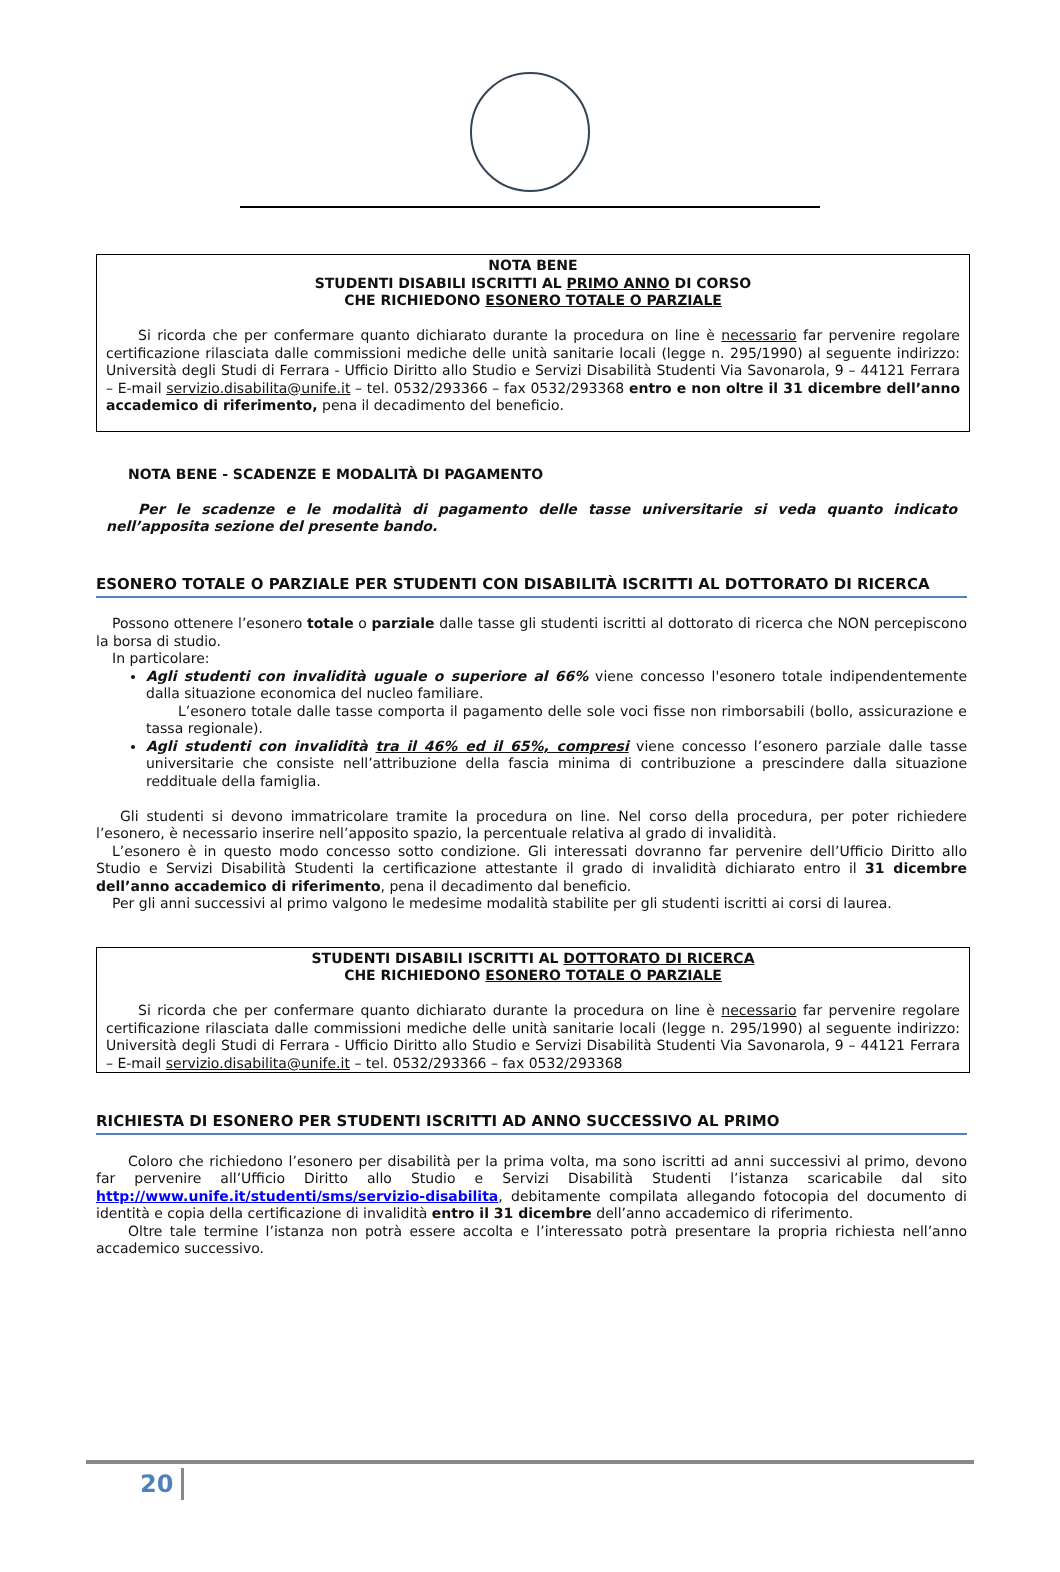NOTA BENE
STUDENTI DISABILI ISCRITTI AL PRIMO ANNO DI CORSO
CHE RICHIEDONO ESONERO TOTALE O PARZIALE
Si ricorda che per confermare quanto dichiarato durante la procedura on line è necessario far pervenire regolare certificazione rilasciata dalle commissioni mediche delle unità sanitarie locali (legge n. 295/1990) al seguente indirizzo: Università degli Studi di Ferrara - Ufficio Diritto allo Studio e Servizi Disabilità Studenti Via Savonarola, 9 – 44121 Ferrara – E-mail servizio.disabilita@unife.it – tel. 0532/293366 – fax 0532/293368 entro e non oltre il 31 dicembre dell’anno accademico di riferimento, pena il decadimento del beneficio.
NOTA BENE - SCADENZE E MODALITÀ DI PAGAMENTO
Per le scadenze e le modalità di pagamento delle tasse universitarie si veda quanto indicato nell’apposita sezione del presente bando.
ESONERO TOTALE O PARZIALE PER STUDENTI CON DISABILITÀ ISCRITTI AL DOTTORATO DI RICERCA
Possono ottenere l’esonero totale o parziale dalle tasse gli studenti iscritti al dottorato di ricerca che NON percepiscono la borsa di studio.
In particolare:
Agli studenti con invalidità uguale o superiore al 66% viene concesso l'esonero totale indipendentemente dalla situazione economica del nucleo familiare.
L’esonero totale dalle tasse comporta il pagamento delle sole voci fisse non rimborsabili (bollo, assicurazione e tassa regionale).
Agli studenti con invalidità tra il 46% ed il 65%, compresi viene concesso l’esonero parziale dalle tasse universitarie che consiste nell’attribuzione della fascia minima di contribuzione a prescindere dalla situazione reddituale della famiglia.
Gli studenti si devono immatricolare tramite la procedura on line. Nel corso della procedura, per poter richiedere l’esonero, è necessario inserire nell’apposito spazio, la percentuale relativa al grado di invalidità.
L’esonero è in questo modo concesso sotto condizione. Gli interessati dovranno far pervenire dell’Ufficio Diritto allo Studio e Servizi Disabilità Studenti la certificazione attestante il grado di invalidità dichiarato entro il 31 dicembre dell’anno accademico di riferimento, pena il decadimento dal beneficio.
Per gli anni successivi al primo valgono le medesime modalità stabilite per gli studenti iscritti ai corsi di laurea.
STUDENTI DISABILI ISCRITTI AL DOTTORATO DI RICERCA
CHE RICHIEDONO ESONERO TOTALE O PARZIALE
Si ricorda che per confermare quanto dichiarato durante la procedura on line è necessario far pervenire regolare certificazione rilasciata dalle commissioni mediche delle unità sanitarie locali (legge n. 295/1990) al seguente indirizzo: Università degli Studi di Ferrara - Ufficio Diritto allo Studio e Servizi Disabilità Studenti Via Savonarola, 9 – 44121 Ferrara – E-mail servizio.disabilita@unife.it – tel. 0532/293366 – fax 0532/293368
RICHIESTA DI ESONERO PER STUDENTI ISCRITTI AD ANNO SUCCESSIVO AL PRIMO
Coloro che richiedono l’esonero per disabilità per la prima volta, ma sono iscritti ad anni successivi al primo, devono far pervenire all’Ufficio Diritto allo Studio e Servizi Disabilità Studenti l’istanza scaricabile dal sito http://www.unife.it/studenti/sms/servizio-disabilita, debitamente compilata allegando fotocopia del documento di identità e copia della certificazione di invalidità entro il 31 dicembre dell’anno accademico di riferimento.
Oltre tale termine l’istanza non potrà essere accolta e l’interessato potrà presentare la propria richiesta nell’anno accademico successivo.
20